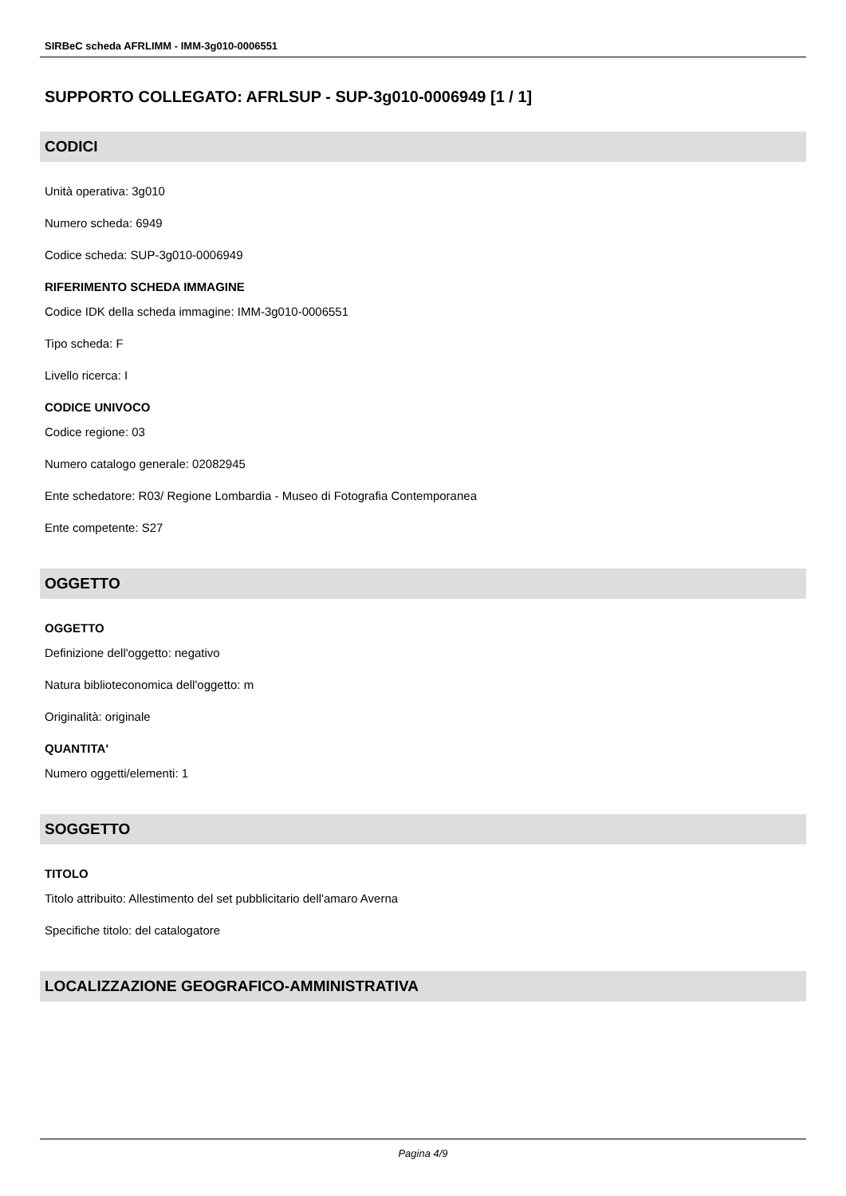SIRBeC scheda AFRLIMM - IMM-3g010-0006551
SUPPORTO COLLEGATO: AFRLSUP - SUP-3g010-0006949 [1 / 1]
CODICI
Unità operativa: 3g010
Numero scheda: 6949
Codice scheda: SUP-3g010-0006949
RIFERIMENTO SCHEDA IMMAGINE
Codice IDK della scheda immagine: IMM-3g010-0006551
Tipo scheda: F
Livello ricerca: I
CODICE UNIVOCO
Codice regione: 03
Numero catalogo generale: 02082945
Ente schedatore: R03/ Regione Lombardia - Museo di Fotografia Contemporanea
Ente competente: S27
OGGETTO
OGGETTO
Definizione dell'oggetto: negativo
Natura biblioteconomica dell'oggetto: m
Originalità: originale
QUANTITA'
Numero oggetti/elementi: 1
SOGGETTO
TITOLO
Titolo attribuito: Allestimento del set pubblicitario dell'amaro Averna
Specifiche titolo: del catalogatore
LOCALIZZAZIONE GEOGRAFICO-AMMINISTRATIVA
Pagina 4/9